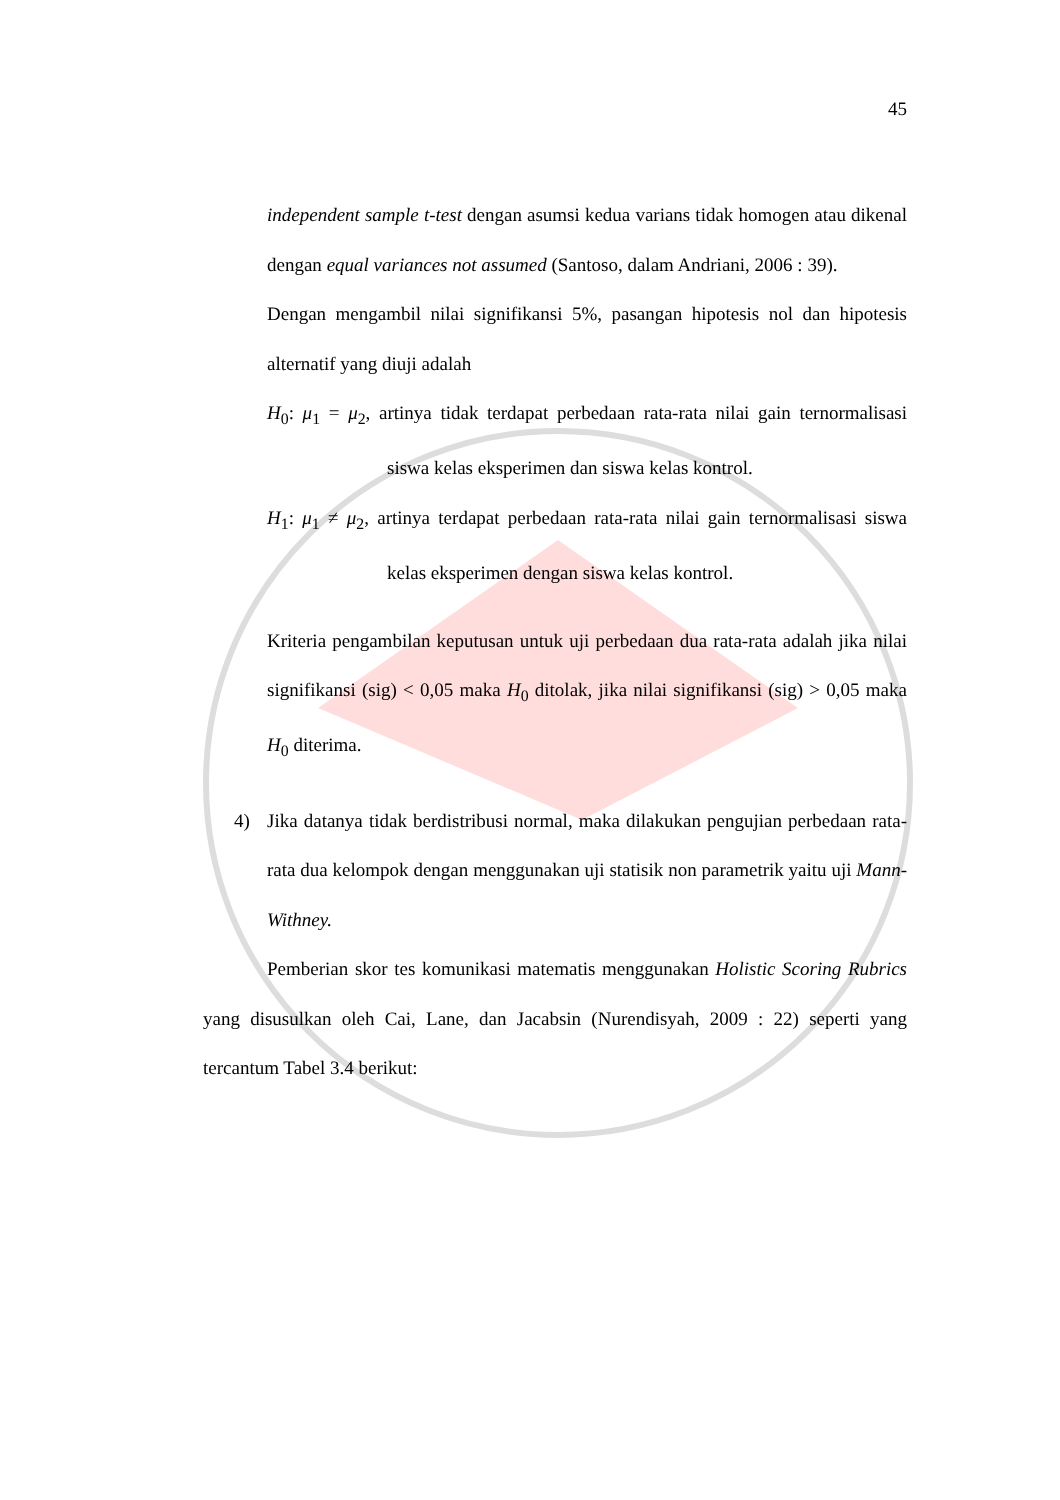45
independent sample t-test dengan asumsi kedua varians tidak homogen atau dikenal dengan equal variances not assumed (Santoso, dalam Andriani, 2006 : 39).
Dengan mengambil nilai signifikansi 5%, pasangan hipotesis nol dan hipotesis alternatif yang diuji adalah
H<sub>0</sub>: μ<sub>1</sub> = μ<sub>2</sub>, artinya tidak terdapat perbedaan rata-rata nilai gain ternormalisasi siswa kelas eksperimen dan siswa kelas kontrol.
H<sub>1</sub>: μ<sub>1</sub> ≠ μ<sub>2</sub>, artinya terdapat perbedaan rata-rata nilai gain ternormalisasi siswa kelas eksperimen dengan siswa kelas kontrol.
Kriteria pengambilan keputusan untuk uji perbedaan dua rata-rata adalah jika nilai signifikansi (sig) < 0,05 maka H<sub>0</sub> ditolak, jika nilai signifikansi (sig) > 0,05 maka H<sub>0</sub> diterima.
4) Jika datanya tidak berdistribusi normal, maka dilakukan pengujian perbedaan rata-rata dua kelompok dengan menggunakan uji statisik non parametrik yaitu uji Mann-Withney.
Pemberian skor tes komunikasi matematis menggunakan Holistic Scoring Rubrics yang disusulkan oleh Cai, Lane, dan Jacabsin (Nurendisyah, 2009 : 22) seperti yang tercantum Tabel 3.4 berikut: